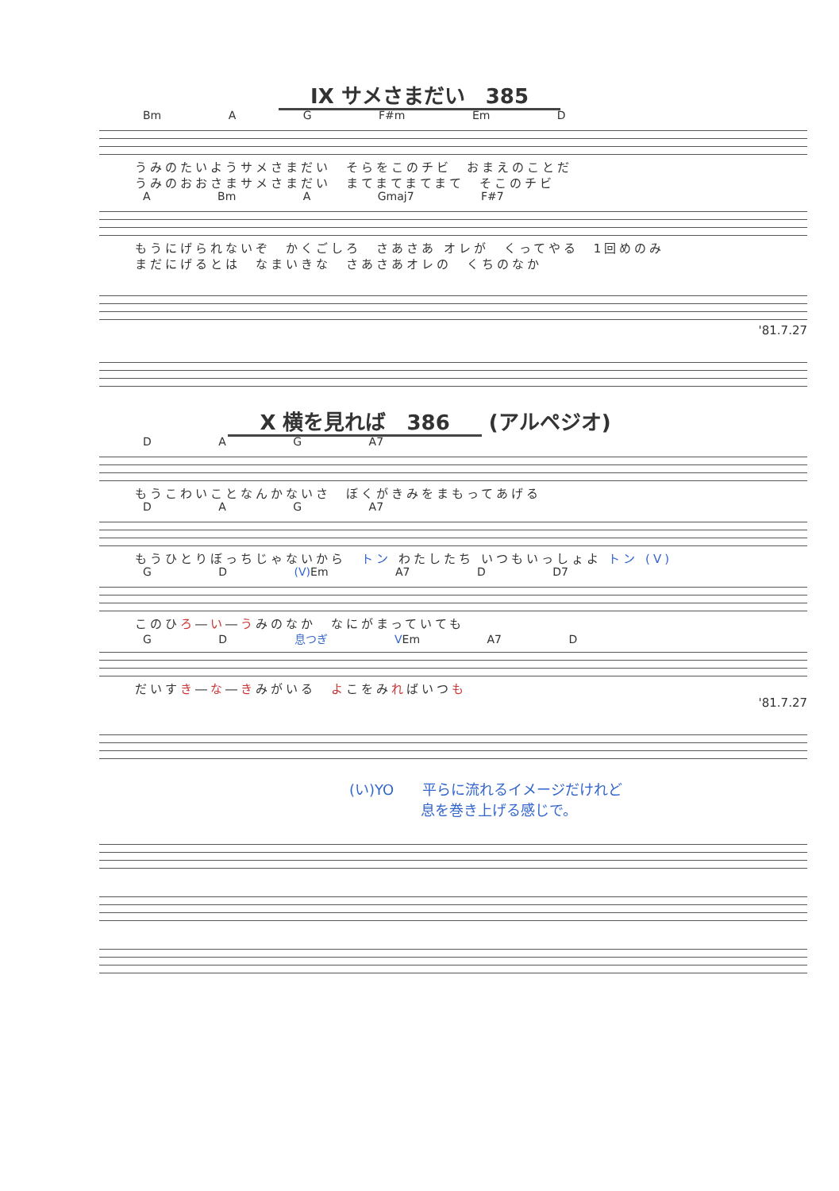IX サメさまだい　385
Bm A G F#m Em D
うみのたいようサメさまだい　そらをこのチビ　おまえのことだ
うみのおおさまサメさまだい　まてまてまてまて　そこのチビ
A Bm A Gmaj7 F#7
もうにげられないぞ　かくごしろ　さあさあ オレが　くってやる　1回めのみ
まだにげるとは　なまいきな　さあさあオレの　くちのなか
'81.7.27
X 横を見れば　386 (アルペジオ)
D A G A7
もうこわいことなんかないさ　ぼくがきみをまもってあげる
D A G A7
もうひとりぼっちじゃないから　トン わたしたち いつもいっしょよ トン (V)
G D (V) Em A7 D D7
このひろ―い―うみのなか　なにがまっていても
G D 息つぎ VEm A7 D
だいすき―な―きみがいる　よこをみればいつも
'81.7.27
(い)YO　　平らに流れるイメージだけれど
　　　　　息を巻き上げる感じで。